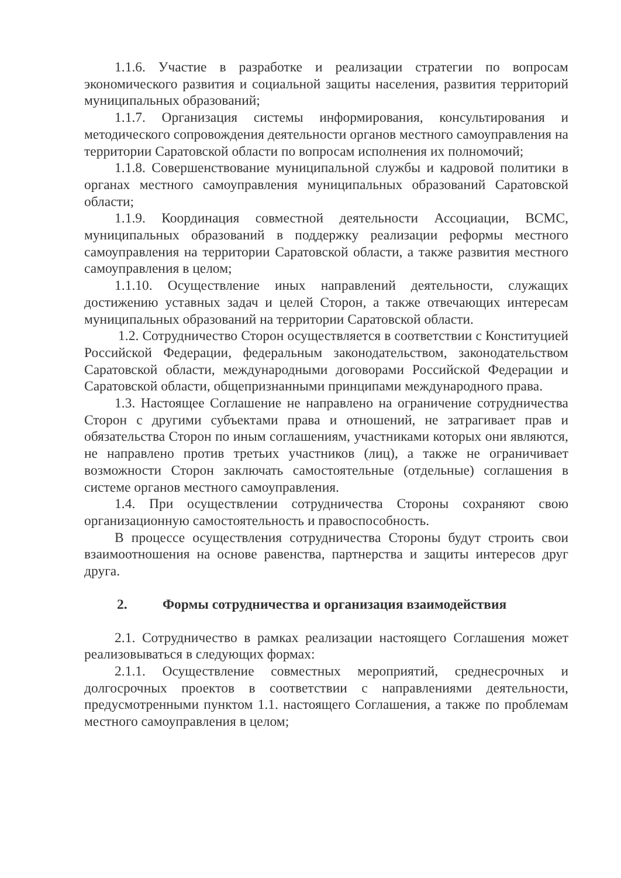1.1.6. Участие в разработке и реализации стратегии по вопросам экономического развития и социальной защиты населения, развития территорий муниципальных образований;
1.1.7. Организация системы информирования, консультирования и методического сопровождения деятельности органов местного самоуправления на территории Саратовской области по вопросам исполнения их полномочий;
1.1.8. Совершенствование муниципальной службы и кадровой политики в органах местного самоуправления муниципальных образований Саратовской области;
1.1.9. Координация совместной деятельности Ассоциации, ВСМС, муниципальных образований в поддержку реализации реформы местного самоуправления на территории Саратовской области, а также развития местного самоуправления в целом;
1.1.10. Осуществление иных направлений деятельности, служащих достижению уставных задач и целей Сторон, а также отвечающих интересам муниципальных образований на территории Саратовской области.
1.2. Сотрудничество Сторон осуществляется в соответствии с Конституцией Российской Федерации, федеральным законодательством, законодательством Саратовской области, международными договорами Российской Федерации и Саратовской области, общепризнанными принципами международного права.
1.3. Настоящее Соглашение не направлено на ограничение сотрудничества Сторон с другими субъектами права и отношений, не затрагивает прав и обязательства Сторон по иным соглашениям, участниками которых они являются, не направлено против третьих участников (лиц), а также не ограничивает возможности Сторон заключать самостоятельные (отдельные) соглашения в системе органов местного самоуправления.
1.4. При осуществлении сотрудничества Стороны сохраняют свою организационную самостоятельность и правоспособность.
В процессе осуществления сотрудничества Стороны будут строить свои взаимоотношения на основе равенства, партнерства и защиты интересов друг друга.
2. Формы сотрудничества и организация взаимодействия
2.1. Сотрудничество в рамках реализации настоящего Соглашения может реализовываться в следующих формах:
2.1.1. Осуществление совместных мероприятий, среднесрочных и долгосрочных проектов в соответствии с направлениями деятельности, предусмотренными пунктом 1.1. настоящего Соглашения, а также по проблемам местного самоуправления в целом;